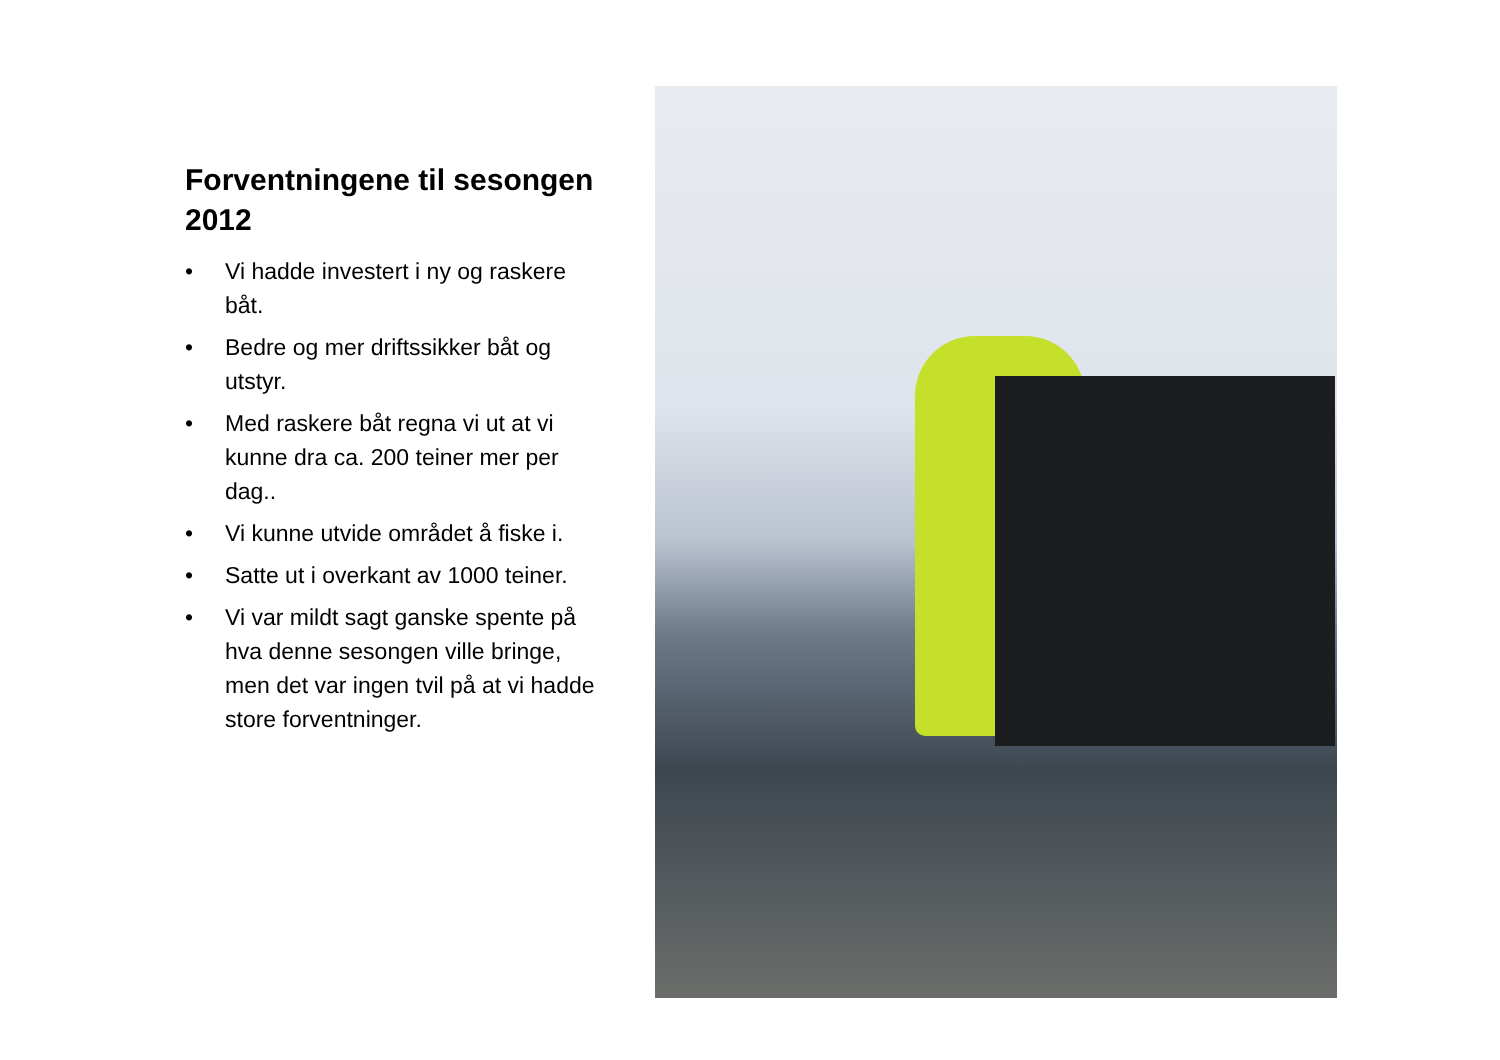Forventningene til sesongen 2012
• Vi hadde investert i ny og raskere båt.
• Bedre og mer driftssikker båt og utstyr.
• Med raskere båt regna vi ut at vi kunne dra ca. 200 teiner mer per dag..
• Vi kunne utvide området å fiske i.
• Satte ut i overkant av 1000 teiner.
• Vi var mildt sagt ganske spente på hva denne sesongen ville bringe, men det var ingen tvil på at vi hadde store forventninger.